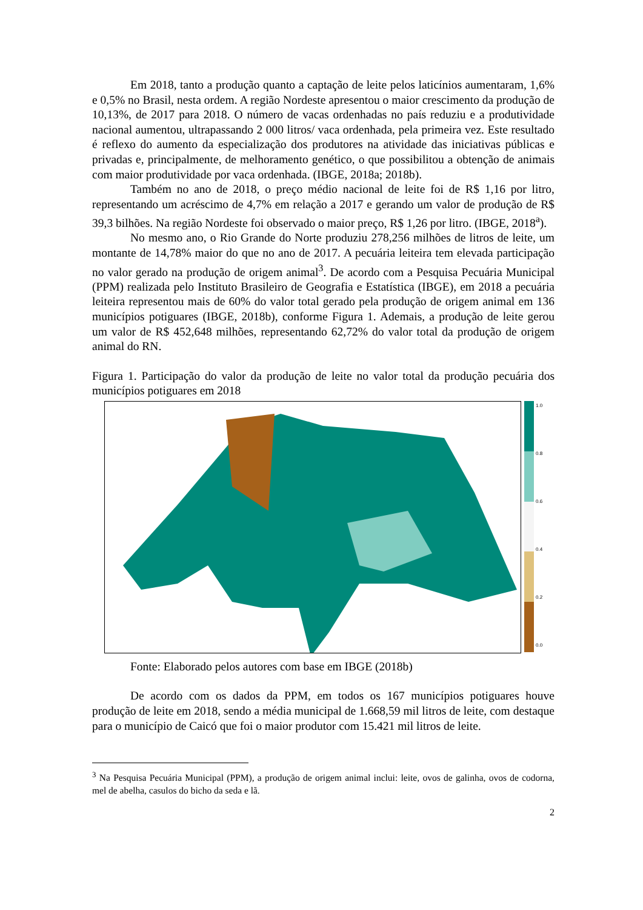Em 2018, tanto a produção quanto a captação de leite pelos laticínios aumentaram, 1,6% e 0,5% no Brasil, nesta ordem. A região Nordeste apresentou o maior crescimento da produção de 10,13%, de 2017 para 2018. O número de vacas ordenhadas no país reduziu e a produtividade nacional aumentou, ultrapassando 2 000 litros/ vaca ordenhada, pela primeira vez. Este resultado é reflexo do aumento da especialização dos produtores na atividade das iniciativas públicas e privadas e, principalmente, de melhoramento genético, o que possibilitou a obtenção de animais com maior produtividade por vaca ordenhada. (IBGE, 2018a; 2018b).
Também no ano de 2018, o preço médio nacional de leite foi de R$ 1,16 por litro, representando um acréscimo de 4,7% em relação a 2017 e gerando um valor de produção de R$ 39,3 bilhões. Na região Nordeste foi observado o maior preço, R$ 1,26 por litro. (IBGE, 2018<sup>a</sup>).
No mesmo ano, o Rio Grande do Norte produziu 278,256 milhões de litros de leite, um montante de 14,78% maior do que no ano de 2017. A pecuária leiteira tem elevada participação no valor gerado na produção de origem animal<sup>3</sup>. De acordo com a Pesquisa Pecuária Municipal (PPM) realizada pelo Instituto Brasileiro de Geografia e Estatística (IBGE), em 2018 a pecuária leiteira representou mais de 60% do valor total gerado pela produção de origem animal em 136 municípios potiguares (IBGE, 2018b), conforme Figura 1. Ademais, a produção de leite gerou um valor de R$ 452,648 milhões, representando 62,72% do valor total da produção de origem animal do RN.
Figura 1. Participação do valor da produção de leite no valor total da produção pecuária dos municípios potiguares em 2018
1.0
0.8
0.6
0.4
0.2
0.0
Fonte: Elaborado pelos autores com base em IBGE (2018b)
De acordo com os dados da PPM, em todos os 167 municípios potiguares houve produção de leite em 2018, sendo a média municipal de 1.668,59 mil litros de leite, com destaque para o município de Caicó que foi o maior produtor com 15.421 mil litros de leite.
<sup>3</sup> Na Pesquisa Pecuária Municipal (PPM), a produção de origem animal inclui: leite, ovos de galinha, ovos de codorna, mel de abelha, casulos do bicho da seda e lã.
2